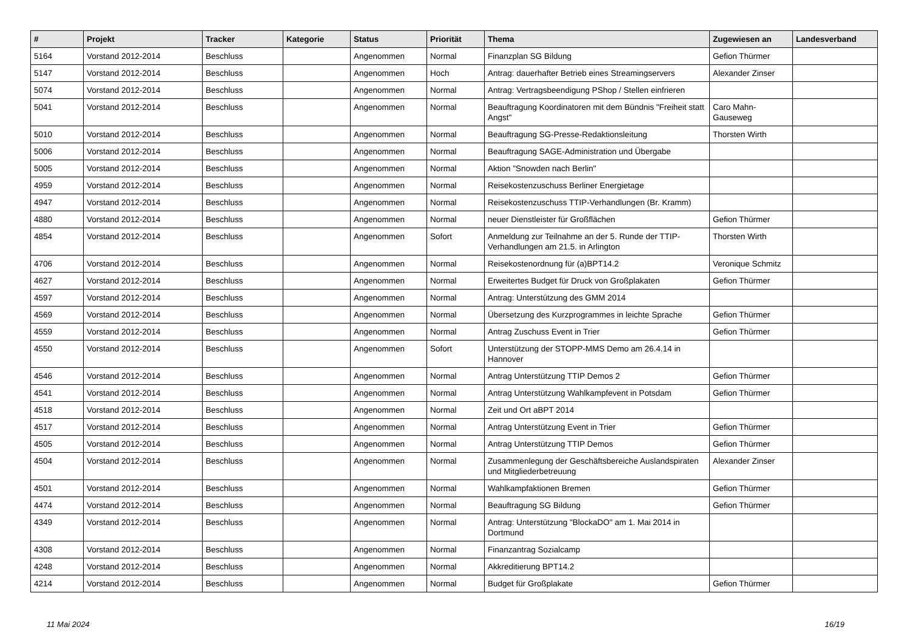| # | Projekt | Tracker | Kategorie | Status | Priorität | Thema | Zugewiesen an | Landesverband |
| --- | --- | --- | --- | --- | --- | --- | --- | --- |
| 5164 | Vorstand 2012-2014 | Beschluss | | Angenommen | Normal | Finanzplan SG Bildung | Gefion Thürmer | |
| 5147 | Vorstand 2012-2014 | Beschluss | | Angenommen | Hoch | Antrag: dauerhafter Betrieb eines Streamingservers | Alexander Zinser | |
| 5074 | Vorstand 2012-2014 | Beschluss | | Angenommen | Normal | Antrag: Vertragsbeendigung PShop / Stellen einfrieren | | |
| 5041 | Vorstand 2012-2014 | Beschluss | | Angenommen | Normal | Beauftragung Koordinatoren mit dem Bündnis "Freiheit statt Angst" | Caro Mahn-Gauseweg | |
| 5010 | Vorstand 2012-2014 | Beschluss | | Angenommen | Normal | Beauftragung SG-Presse-Redaktionsleitung | Thorsten Wirth | |
| 5006 | Vorstand 2012-2014 | Beschluss | | Angenommen | Normal | Beauftragung SAGE-Administration und Übergabe | | |
| 5005 | Vorstand 2012-2014 | Beschluss | | Angenommen | Normal | Aktion "Snowden nach Berlin" | | |
| 4959 | Vorstand 2012-2014 | Beschluss | | Angenommen | Normal | Reisekostenzuschuss Berliner Energietage | | |
| 4947 | Vorstand 2012-2014 | Beschluss | | Angenommen | Normal | Reisekostenzuschuss TTIP-Verhandlungen (Br. Kramm) | | |
| 4880 | Vorstand 2012-2014 | Beschluss | | Angenommen | Normal | neuer Dienstleister für Großflächen | Gefion Thürmer | |
| 4854 | Vorstand 2012-2014 | Beschluss | | Angenommen | Sofort | Anmeldung zur Teilnahme an der 5. Runde der TTIP-Verhandlungen am 21.5. in Arlington | Thorsten Wirth | |
| 4706 | Vorstand 2012-2014 | Beschluss | | Angenommen | Normal | Reisekostenordnung für (a)BPT14.2 | Veronique Schmitz | |
| 4627 | Vorstand 2012-2014 | Beschluss | | Angenommen | Normal | Erweitertes Budget für Druck von Großplakaten | Gefion Thürmer | |
| 4597 | Vorstand 2012-2014 | Beschluss | | Angenommen | Normal | Antrag: Unterstützung des GMM 2014 | | |
| 4569 | Vorstand 2012-2014 | Beschluss | | Angenommen | Normal | Übersetzung des Kurzprogrammes in leichte Sprache | Gefion Thürmer | |
| 4559 | Vorstand 2012-2014 | Beschluss | | Angenommen | Normal | Antrag Zuschuss Event in Trier | Gefion Thürmer | |
| 4550 | Vorstand 2012-2014 | Beschluss | | Angenommen | Sofort | Unterstützung der STOPP-MMS Demo am 26.4.14 in Hannover | | |
| 4546 | Vorstand 2012-2014 | Beschluss | | Angenommen | Normal | Antrag Unterstützung TTIP Demos 2 | Gefion Thürmer | |
| 4541 | Vorstand 2012-2014 | Beschluss | | Angenommen | Normal | Antrag Unterstützung Wahlkampfevent in Potsdam | Gefion Thürmer | |
| 4518 | Vorstand 2012-2014 | Beschluss | | Angenommen | Normal | Zeit und Ort aBPT 2014 | | |
| 4517 | Vorstand 2012-2014 | Beschluss | | Angenommen | Normal | Antrag Unterstützung Event in Trier | Gefion Thürmer | |
| 4505 | Vorstand 2012-2014 | Beschluss | | Angenommen | Normal | Antrag Unterstützung TTIP Demos | Gefion Thürmer | |
| 4504 | Vorstand 2012-2014 | Beschluss | | Angenommen | Normal | Zusammenlegung der Geschäftsbereiche Auslandspiraten und Mitgliederbetreuung | Alexander Zinser | |
| 4501 | Vorstand 2012-2014 | Beschluss | | Angenommen | Normal | Wahlkampfaktionen Bremen | Gefion Thürmer | |
| 4474 | Vorstand 2012-2014 | Beschluss | | Angenommen | Normal | Beauftragung SG Bildung | Gefion Thürmer | |
| 4349 | Vorstand 2012-2014 | Beschluss | | Angenommen | Normal | Antrag: Unterstützung "BlockaDO" am 1. Mai 2014 in Dortmund | | |
| 4308 | Vorstand 2012-2014 | Beschluss | | Angenommen | Normal | Finanzantrag Sozialcamp | | |
| 4248 | Vorstand 2012-2014 | Beschluss | | Angenommen | Normal | Akkreditierung BPT14.2 | | |
| 4214 | Vorstand 2012-2014 | Beschluss | | Angenommen | Normal | Budget für Großplakate | Gefion Thürmer | |
11 Mai 2024 16/19